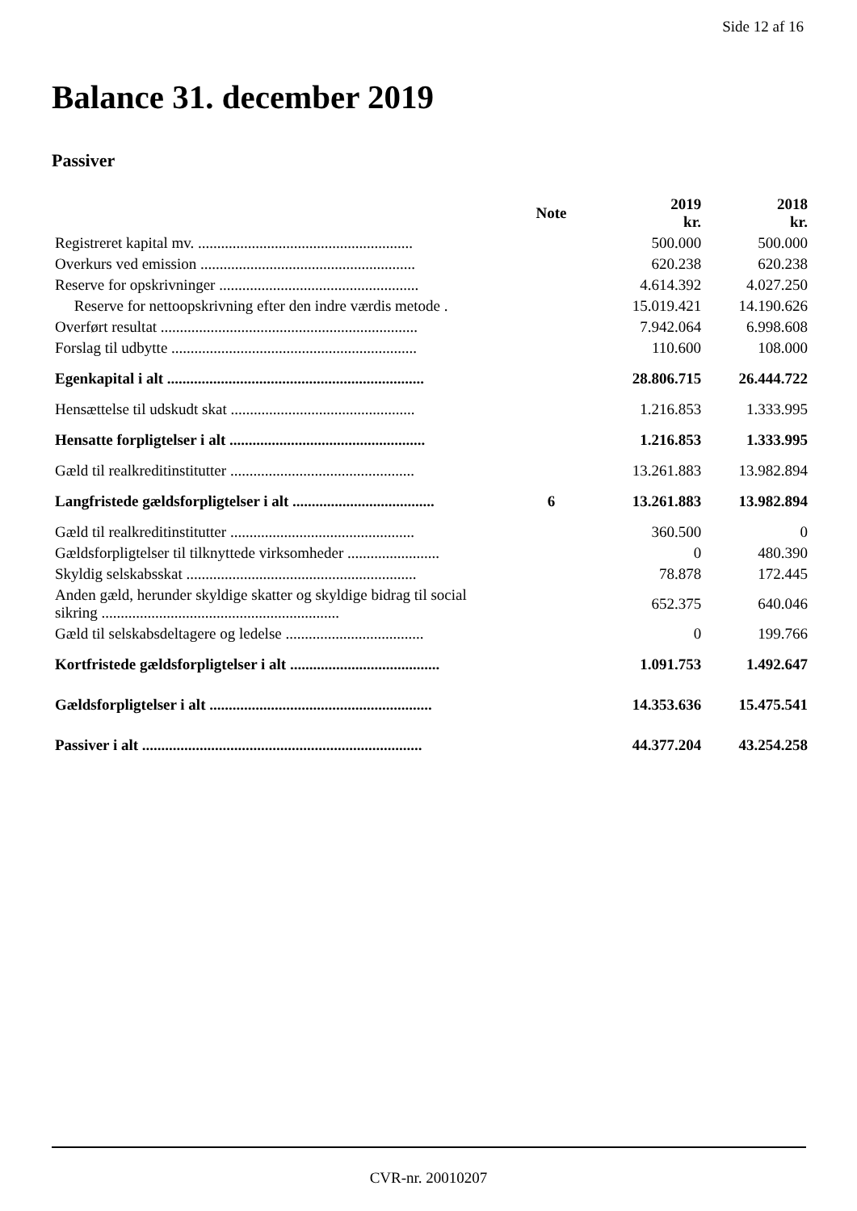Side 12 af 16
Balance 31. december 2019
Passiver
| | Note | 2019 kr. | 2018 kr. |
| --- | --- | --- | --- |
| Registreret kapital mv. ........................................................ | | 500.000 | 500.000 |
| Overkurs ved emission ........................................................ | | 620.238 | 620.238 |
| Reserve for opskrivninger .................................................... | | 4.614.392 | 4.027.250 |
| Reserve for nettoopskrivning efter den indre værdis metode . | | 15.019.421 | 14.190.626 |
| Overført resultat ................................................................... | | 7.942.064 | 6.998.608 |
| Forslag til udbytte ................................................................ | | 110.600 | 108.000 |
| Egenkapital i alt ................................................................... | | 28.806.715 | 26.444.722 |
| Hensættelse til udskudt skat ................................................ | | 1.216.853 | 1.333.995 |
| Hensatte forpligtelser i alt ................................................... | | 1.216.853 | 1.333.995 |
| Gæld til realkreditinstitutter ................................................ | | 13.261.883 | 13.982.894 |
| Langfristede gældsforpligtelser i alt ..................................... | 6 | 13.261.883 | 13.982.894 |
| Gæld til realkreditinstitutter ................................................ | | 360.500 | 0 |
| Gældsforpligtelser til tilknyttede virksomheder ........................ | | 0 | 480.390 |
| Skyldig selskabsskat ............................................................ | | 78.878 | 172.445 |
| Anden gæld, herunder skyldige skatter og skyldige bidrag til social sikring .............................................................. | | 652.375 | 640.046 |
| Gæld til selskabsdeltagere og ledelse .................................... | | 0 | 199.766 |
| Kortfristede gældsforpligtelser i alt ....................................... | | 1.091.753 | 1.492.647 |
| Gældsforpligtelser i alt .......................................................... | | 14.353.636 | 15.475.541 |
| Passiver i alt ......................................................................... | | 44.377.204 | 43.254.258 |
CVR-nr. 20010207